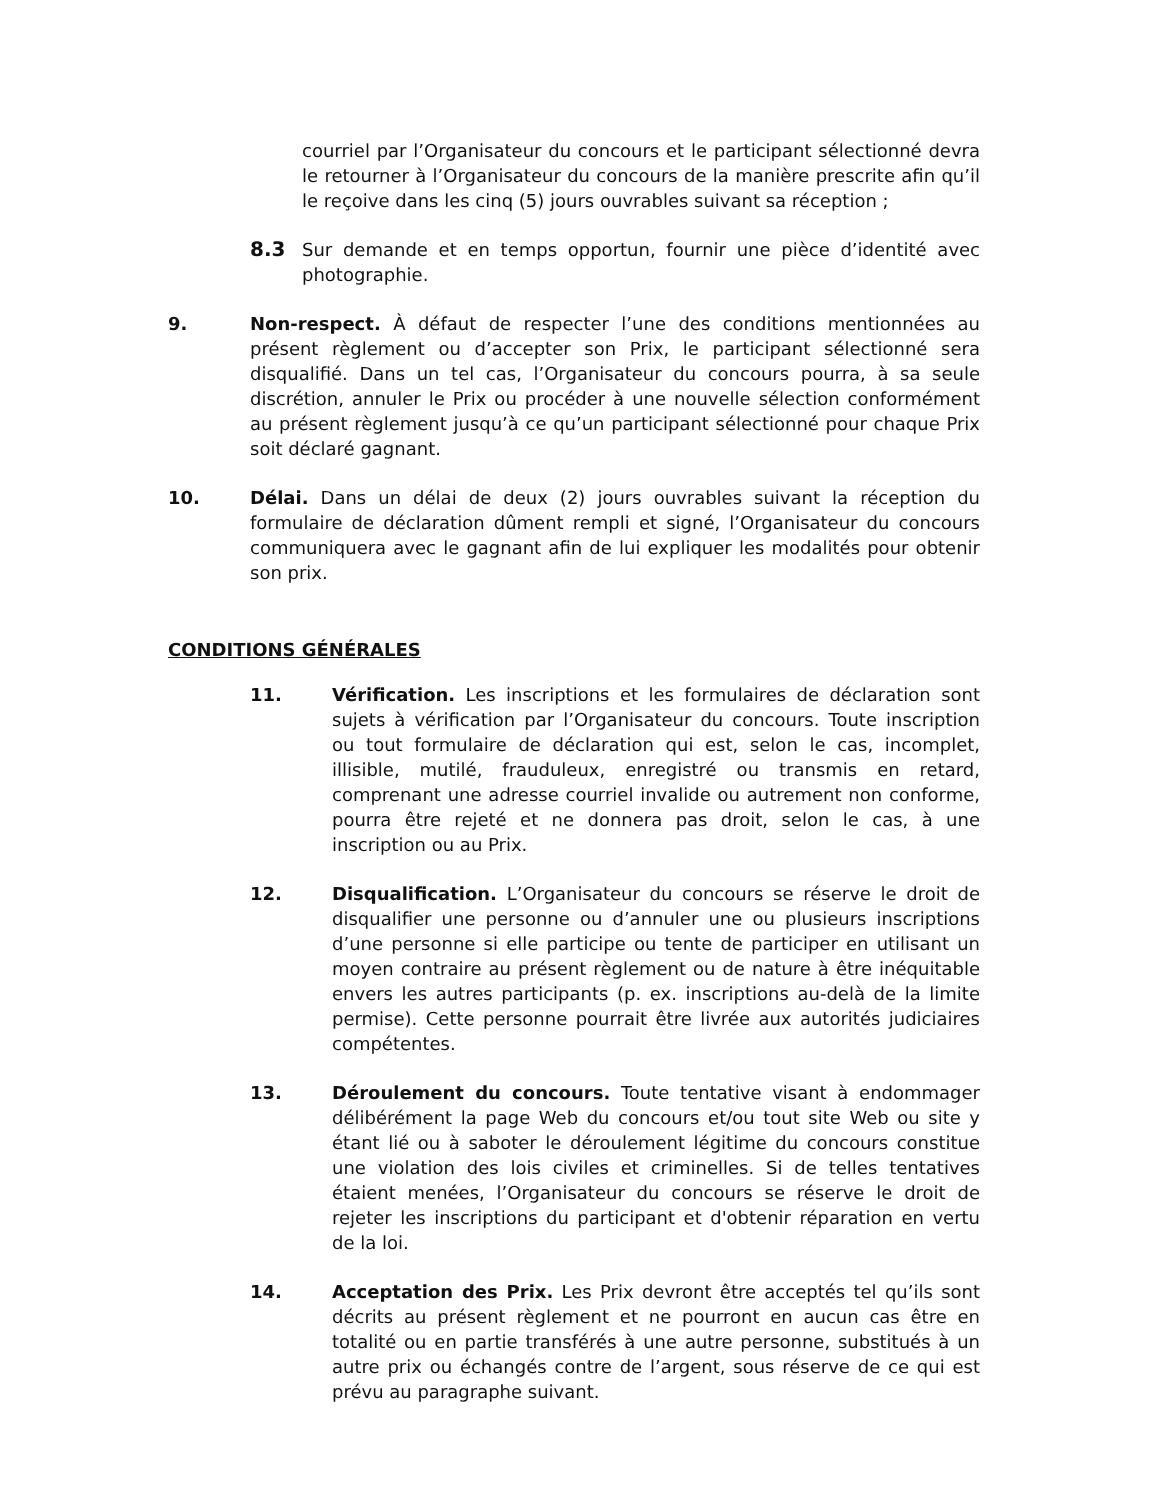courriel par l’Organisateur du concours et le participant sélectionné devra le retourner à l’Organisateur du concours de la manière prescrite afin qu’il le reçoive dans les cinq (5) jours ouvrables suivant sa réception ;
8.3 Sur demande et en temps opportun, fournir une pièce d’identité avec photographie.
9. Non-respect. À défaut de respecter l’une des conditions mentionnées au présent règlement ou d’accepter son Prix, le participant sélectionné sera disqualifié. Dans un tel cas, l’Organisateur du concours pourra, à sa seule discrétion, annuler le Prix ou procéder à une nouvelle sélection conformément au présent règlement jusqu’à ce qu’un participant sélectionné pour chaque Prix soit déclaré gagnant.
10. Délai. Dans un délai de deux (2) jours ouvrables suivant la réception du formulaire de déclaration dûment rempli et signé, l’Organisateur du concours communiquera avec le gagnant afin de lui expliquer les modalités pour obtenir son prix.
CONDITIONS GÉNÉRALES
11. Vérification. Les inscriptions et les formulaires de déclaration sont sujets à vérification par l’Organisateur du concours. Toute inscription ou tout formulaire de déclaration qui est, selon le cas, incomplet, illisible, mutilé, frauduleux, enregistré ou transmis en retard, comprenant une adresse courriel invalide ou autrement non conforme, pourra être rejeté et ne donnera pas droit, selon le cas, à une inscription ou au Prix.
12. Disqualification. L’Organisateur du concours se réserve le droit de disqualifier une personne ou d’annuler une ou plusieurs inscriptions d’une personne si elle participe ou tente de participer en utilisant un moyen contraire au présent règlement ou de nature à être inéquitable envers les autres participants (p. ex. inscriptions au-delà de la limite permise). Cette personne pourrait être livrée aux autorités judiciaires compétentes.
13. Déroulement du concours. Toute tentative visant à endommager délibérément la page Web du concours et/ou tout site Web ou site y étant lié ou à saboter le déroulement légitime du concours constitue une violation des lois civiles et criminelles. Si de telles tentatives étaient menées, l’Organisateur du concours se réserve le droit de rejeter les inscriptions du participant et d'obtenir réparation en vertu de la loi.
14. Acceptation des Prix. Les Prix devront être acceptés tel qu’ils sont décrits au présent règlement et ne pourront en aucun cas être en totalité ou en partie transférés à une autre personne, substitués à un autre prix ou échangés contre de l’argent, sous réserve de ce qui est prévu au paragraphe suivant.